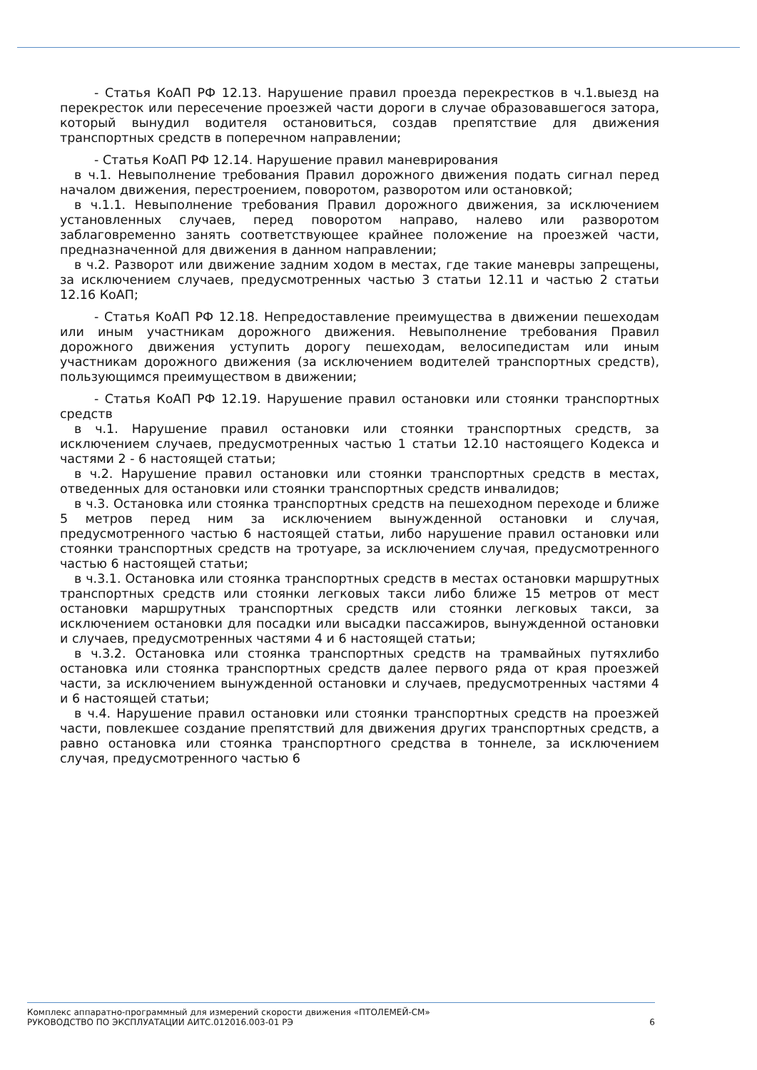- Статья КоАП РФ 12.13. Нарушение правил проезда перекрестков в ч.1.выезд на перекресток или пересечение проезжей части дороги в случае образовавшегося затора, который вынудил водителя остановиться, создав препятствие для движения транспортных средств в поперечном направлении;
- Статья КоАП РФ 12.14. Нарушение правил маневрирования
в ч.1. Невыполнение требования Правил дорожного движения подать сигнал перед началом движения, перестроением, поворотом, разворотом или остановкой;
в ч.1.1. Невыполнение требования Правил дорожного движения, за исключением установленных случаев, перед поворотом направо, налево или разворотом заблаговременно занять соответствующее крайнее положение на проезжей части, предназначенной для движения в данном направлении;
в ч.2. Разворот или движение задним ходом в местах, где такие маневры запрещены, за исключением случаев, предусмотренных частью 3 статьи 12.11 и частью 2 статьи 12.16 КоАП;
- Статья КоАП РФ 12.18. Непредоставление преимущества в движении пешеходам или иным участникам дорожного движения. Невыполнение требования Правил дорожного движения уступить дорогу пешеходам, велосипедистам или иным участникам дорожного движения (за исключением водителей транспортных средств), пользующимся преимуществом в движении;
- Статья КоАП РФ 12.19. Нарушение правил остановки или стоянки транспортных средств
в ч.1. Нарушение правил остановки или стоянки транспортных средств, за исключением случаев, предусмотренных частью 1 статьи 12.10 настоящего Кодекса и частями 2 - 6 настоящей статьи;
в ч.2. Нарушение правил остановки или стоянки транспортных средств в местах, отведенных для остановки или стоянки транспортных средств инвалидов;
в ч.3. Остановка или стоянка транспортных средств на пешеходном переходе и ближе 5 метров перед ним за исключением вынужденной остановки и случая, предусмотренного частью 6 настоящей статьи, либо нарушение правил остановки или стоянки транспортных средств на тротуаре, за исключением случая, предусмотренного частью 6 настоящей статьи;
в ч.3.1. Остановка или стоянка транспортных средств в местах остановки маршрутных транспортных средств или стоянки легковых такси либо ближе 15 метров от мест остановки маршрутных транспортных средств или стоянки легковых такси, за исключением остановки для посадки или высадки пассажиров, вынужденной остановки и случаев, предусмотренных частями 4 и 6 настоящей статьи;
в ч.3.2. Остановка или стоянка транспортных средств на трамвайных путяхлибо остановка или стоянка транспортных средств далее первого ряда от края проезжей части, за исключением вынужденной остановки и случаев, предусмотренных частями 4 и 6 настоящей статьи;
в ч.4. Нарушение правил остановки или стоянки транспортных средств на проезжей части, повлекшее создание препятствий для движения других транспортных средств, а равно остановка или стоянка транспортного средства в тоннеле, за исключением случая, предусмотренного частью 6
Комплекс аппаратно-программный для измерений скорости движения «ПТОЛЕМЕЙ-СМ»
РУКОВОДСТВО ПО ЭКСПЛУАТАЦИИ АИТС.012016.003-01 РЭ
6